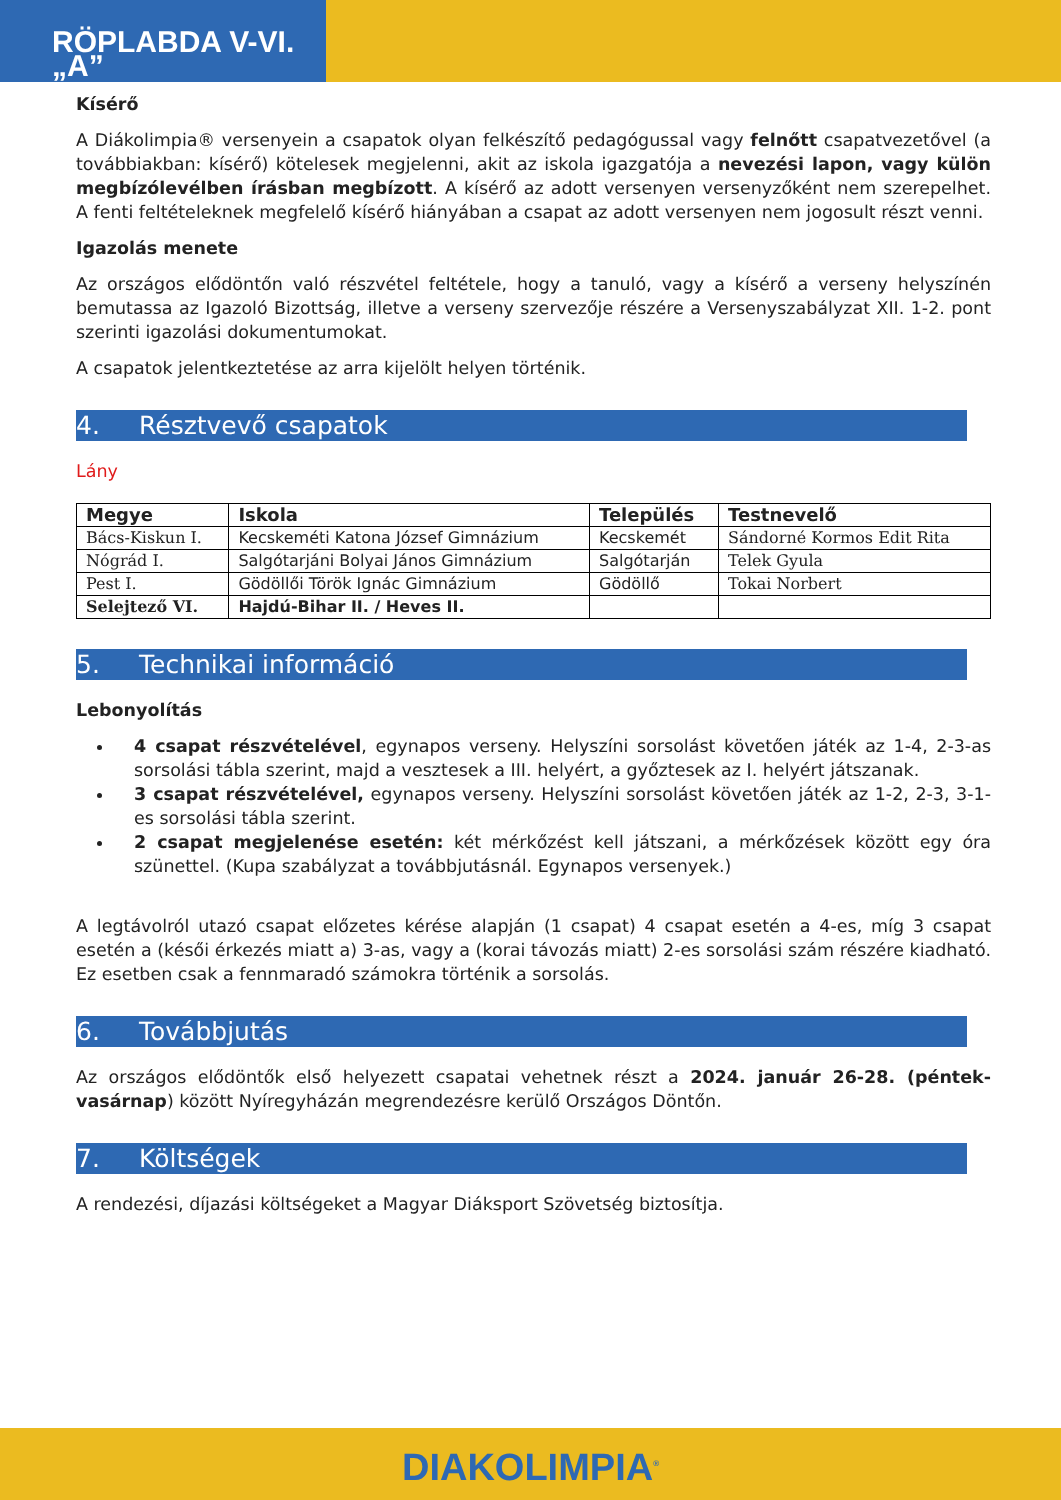RÖPLABDA V-VI. „A”
Kísérő
A Diákolimpia® versenyein a csapatok olyan felkészítő pedagógussal vagy felnőtt csapatvezetővel (a továbbiakban: kísérő) kötelesek megjelenni, akit az iskola igazgatója a nevezési lapon, vagy külön megbízólevélben írásban megbízott. A kísérő az adott versenyen versenyzőként nem szerepelhet. A fenti feltételeknek megfelelő kísérő hiányában a csapat az adott versenyen nem jogosult részt venni.
Igazolás menete
Az országos elődöntőn való részvétel feltétele, hogy a tanuló, vagy a kísérő a verseny helyszínén bemutassa az Igazoló Bizottság, illetve a verseny szervezője részére a Versenyszabályzat XII. 1-2. pont szerinti igazolási dokumentumokat.
A csapatok jelentkeztetése az arra kijelölt helyen történik.
4. Résztvevő csapatok
Lány
| Megye | Iskola | Település | Testnevelő |
| --- | --- | --- | --- |
| Bács-Kiskun I. | Kecskeméti Katona József Gimnázium | Kecskemét | Sándorné Kormos Edit Rita |
| Nógrád I. | Salgótarjáni Bolyai János Gimnázium | Salgótarján | Telek Gyula |
| Pest I. | Gödöllői Török Ignác Gimnázium | Gödöllő | Tokai Norbert |
| Selejtező VI. | Hajdú-Bihar II. / Heves II. | | |
5. Technikai információ
Lebonyolítás
4 csapat részvételével, egynapos verseny. Helyszíni sorsolást követően játék az 1-4, 2-3-as sorsolási tábla szerint, majd a vesztesek a III. helyért, a győztesek az I. helyért játszanak.
3 csapat részvételével, egynapos verseny. Helyszíni sorsolást követően játék az 1-2, 2-3, 3-1-es sorsolási tábla szerint.
2 csapat megjelenése esetén: két mérkőzést kell játszani, a mérkőzések között egy óra szünettel. (Kupa szabályzat a továbbjutásnál. Egynapos versenyek.)
A legtávolról utazó csapat előzetes kérése alapján (1 csapat) 4 csapat esetén a 4-es, míg 3 csapat esetén a (késői érkezés miatt a) 3-as, vagy a (korai távozás miatt) 2-es sorsolási szám részére kiadható. Ez esetben csak a fennmaradó számokra történik a sorsolás.
6. Továbbjutás
Az országos elődöntők első helyezett csapatai vehetnek részt a 2024. január 26-28. (péntek-vasárnap) között Nyíregyházán megrendezésre kerülő Országos Döntőn.
7. Költségek
A rendezési, díjazási költségeket a Magyar Diáksport Szövetség biztosítja.
DIAKOLIMPIA<sup>®</sup>